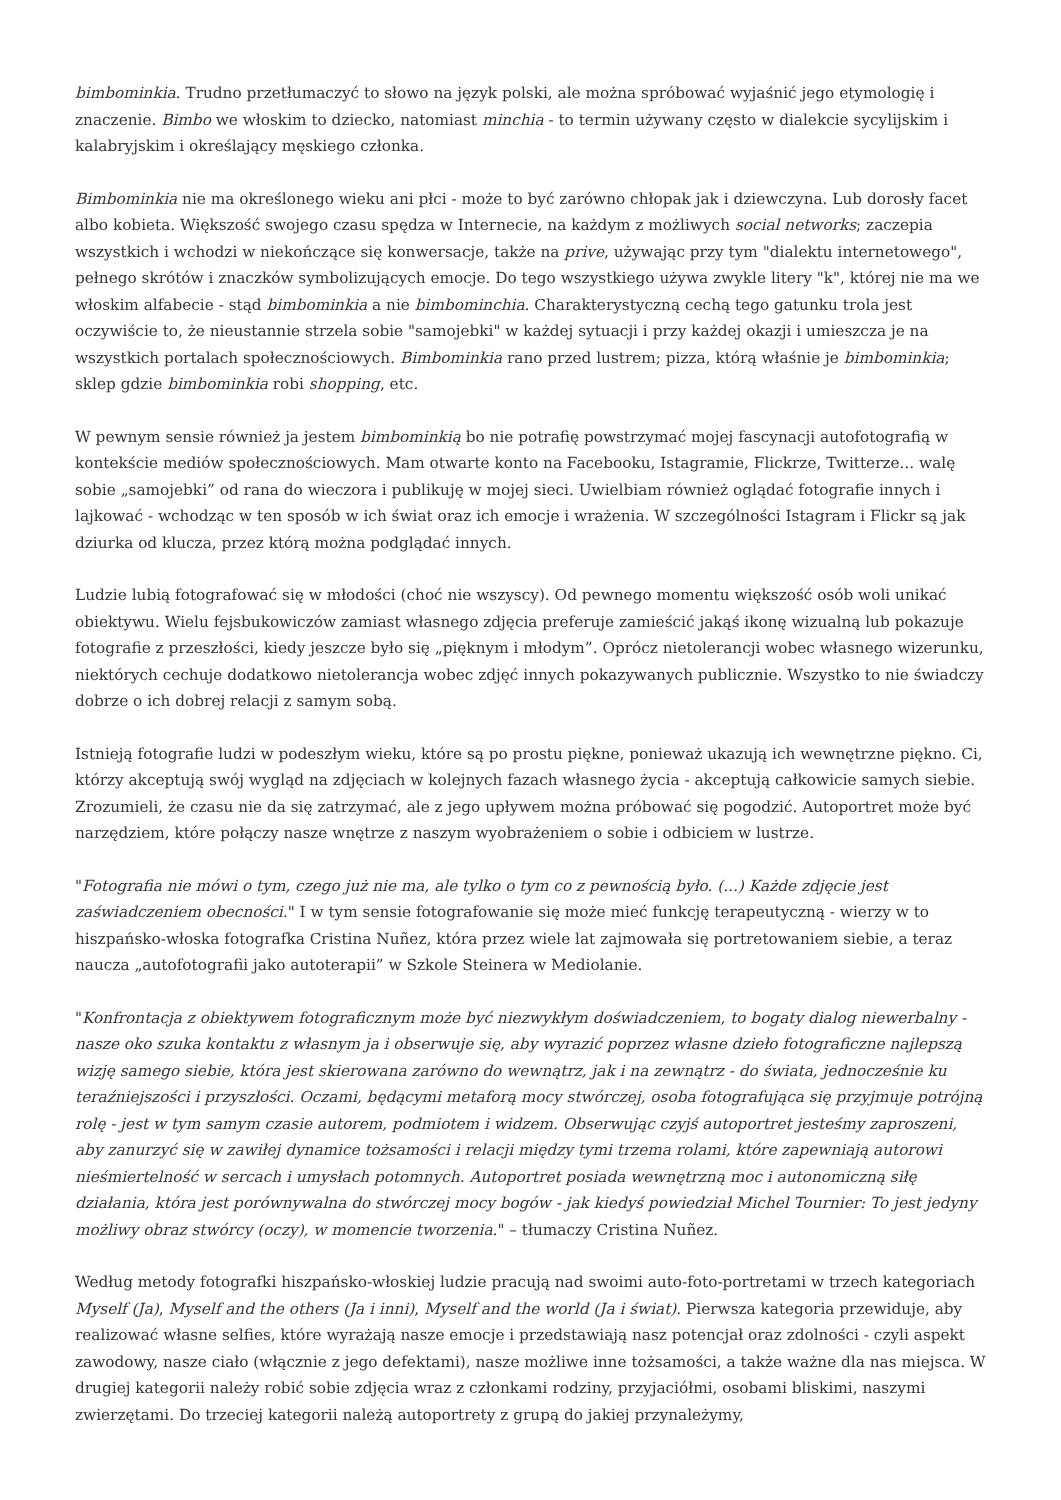bimbominkia. Trudno przetłumaczyć to słowo na język polski, ale można spróbować wyjaśnić jego etymologię i znaczenie. Bimbo we włoskim to dziecko, natomiast minchia - to termin używany często w dialekcie sycylijskim i kalabryjskim i określający męskiego członka.
Bimbominkia nie ma określonego wieku ani płci - może to być zarówno chłopak jak i dziewczyna. Lub dorosły facet albo kobieta. Większość swojego czasu spędza w Internecie, na każdym z możliwych social networks; zaczepia wszystkich i wchodzi w niekończące się konwersacje, także na prive, używając przy tym "dialektu internetowego", pełnego skrótów i znaczków symbolizujących emocje. Do tego wszystkiego używa zwykle litery "k", której nie ma we włoskim alfabecie - stąd bimbominkia a nie bimbominchia. Charakterystyczną cechą tego gatunku trola jest oczywiście to, że nieustannie strzela sobie "samojebki" w każdej sytuacji i przy każdej okazji i umieszcza je na wszystkich portalach społecznościowych. Bimbominkia rano przed lustrem; pizza, którą właśnie je bimbominkia; sklep gdzie bimbominkia robi shopping, etc.
W pewnym sensie również ja jestem bimbominkią bo nie potrafię powstrzymać mojej fascynacji autofotografią w kontekście mediów społecznościowych. Mam otwarte konto na Facebooku, Istagramie, Flickrze, Twitterze... walę sobie „samojebki” od rana do wieczora i publikuję w mojej sieci. Uwielbiam również oglądać fotografie innych i lajkować - wchodząc w ten sposób w ich świat oraz ich emocje i wrażenia. W szczególności Istagram i Flickr są jak dziurka od klucza, przez którą można podglądać innych.
Ludzie lubią fotografować się w młodości (choć nie wszyscy). Od pewnego momentu większość osób woli unikać obiektywu. Wielu fejsbukowiczów zamiast własnego zdjęcia preferuje zamieścić jakąś ikonę wizualną lub pokazuje fotografie z przeszłości, kiedy jeszcze było się „pięknym i młodym”. Oprócz nietolerancji wobec własnego wizerunku, niektórych cechuje dodatkowo nietolerancja wobec zdjęć innych pokazywanych publicznie. Wszystko to nie świadczy dobrze o ich dobrej relacji z samym sobą.
Istnieją fotografie ludzi w podeszłym wieku, które są po prostu piękne, ponieważ ukazują ich wewnętrzne piękno. Ci, którzy akceptują swój wygląd na zdjęciach w kolejnych fazach własnego życia - akceptują całkowicie samych siebie. Zrozumieli, że czasu nie da się zatrzymać, ale z jego upływem można próbować się pogodzić. Autoportret może być narzędziem, które połączy nasze wnętrze z naszym wyobrażeniem o sobie i odbiciem w lustrze.
"Fotografia nie mówi o tym, czego już nie ma, ale tylko o tym co z pewnością było. (...) Każde zdjęcie jest zaświadczeniem obecności." I w tym sensie fotografowanie się może mieć funkcję terapeutyczną - wierzy w to hiszpańsko-włoska fotografka Cristina Nuñez, która przez wiele lat zajmowała się portretowaniem siebie, a teraz naucza „autofotografii jako autoterapii” w Szkole Steinera w Mediolanie.
"Konfrontacja z obiektywem fotograficznym może być niezwykłym doświadczeniem, to bogaty dialog niewerbalny - nasze oko szuka kontaktu z własnym ja i obserwuje się, aby wyrazić poprzez własne dzieło fotograficzne najlepszą wizję samego siebie, która jest skierowana zarówno do wewnątrz, jak i na zewnątrz - do świata, jednocześnie ku teraźniejszości i przyszłości. Oczami, będącymi metaforą mocy stwórczej, osoba fotografująca się przyjmuje potrójną rolę - jest w tym samym czasie autorem, podmiotem i widzem. Obserwując czyjś autoportret jesteśmy zaproszeni, aby zanurzyć się w zawiłej dynamice tożsamości i relacji między tymi trzema rolami, które zapewniają autorowi nieśmiertelność w sercach i umysłach potomnych. Autoportret posiada wewnętrzną moc i autonomiczną siłę działania, która jest porównywalna do stwórczej mocy bogów - jak kiedyś powiedział Michel Tournier: To jest jedyny możliwy obraz stwórcy (oczy), w momencie tworzenia." – tłumaczy Cristina Nuñez.
Według metody fotografki hiszpańsko-włoskiej ludzie pracują nad swoimi auto-foto-portretami w trzech kategoriach Myself (Ja), Myself and the others (Ja i inni), Myself and the world (Ja i świat). Pierwsza kategoria przewiduje, aby realizować własne selfies, które wyrażają nasze emocje i przedstawiają nasz potencjał oraz zdolności - czyli aspekt zawodowy, nasze ciało (włącznie z jego defektami), nasze możliwe inne tożsamości, a także ważne dla nas miejsca. W drugiej kategorii należy robić sobie zdjęcia wraz z członkami rodziny, przyjaciółmi, osobami bliskimi, naszymi zwierzętami. Do trzeciej kategorii należą autoportrety z grupą do jakiej przynależymy,